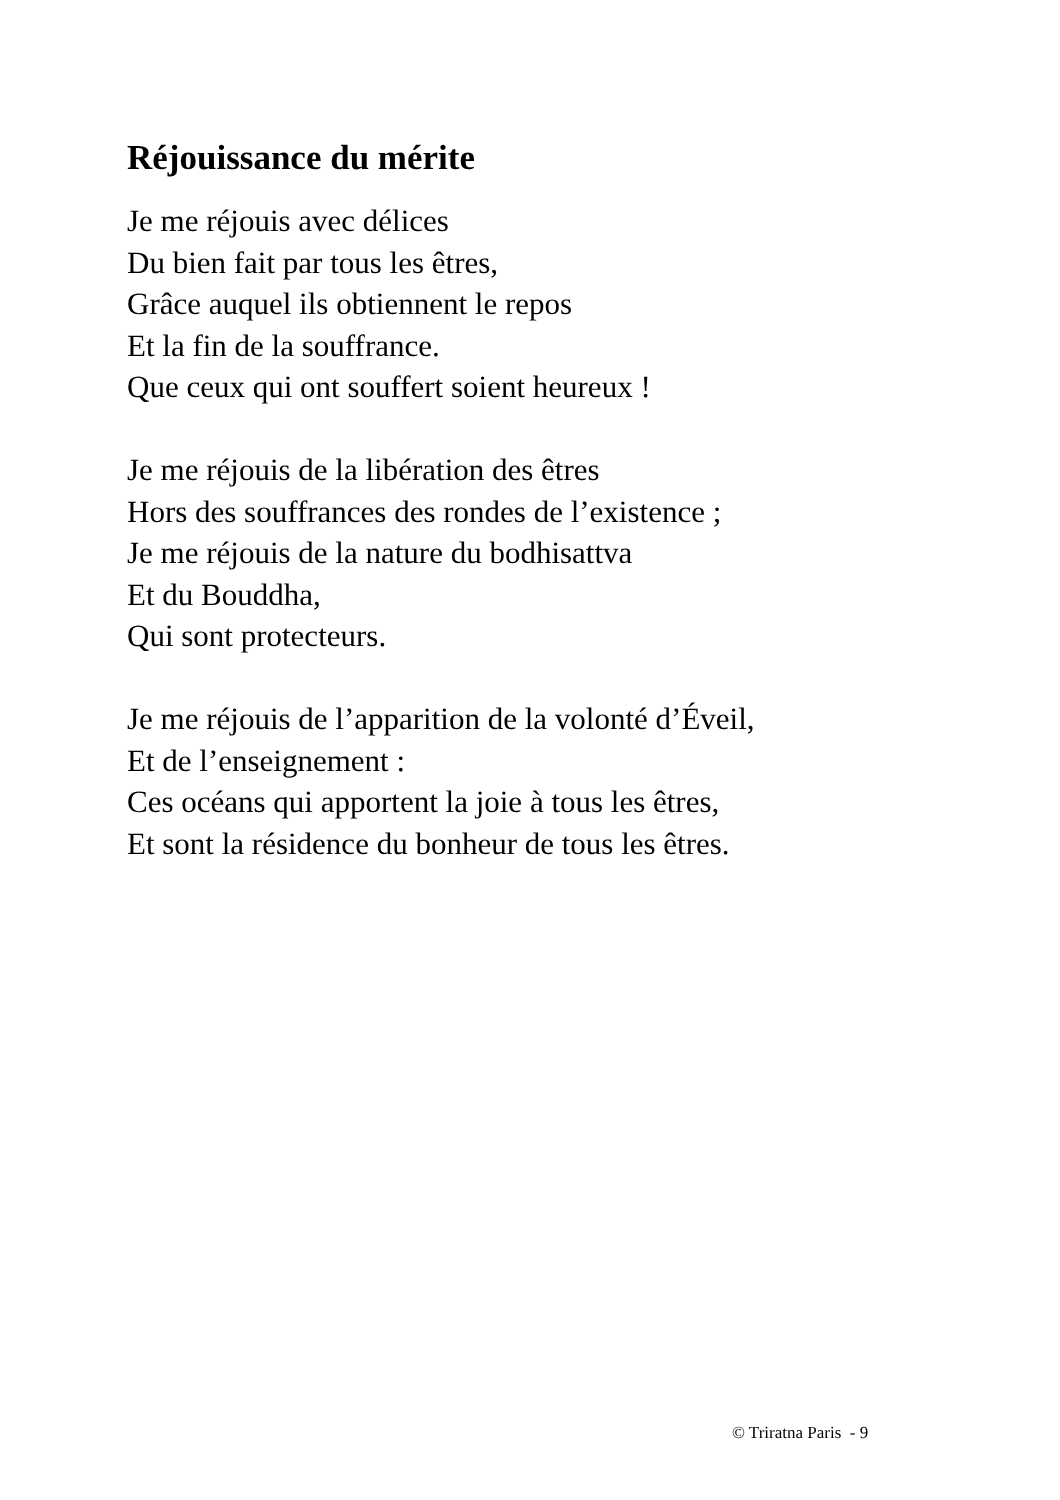Réjouissance du mérite
Je me réjouis avec délices
Du bien fait par tous les êtres,
Grâce auquel ils obtiennent le repos
Et la fin de la souffrance.
Que ceux qui ont souffert soient heureux !
Je me réjouis de la libération des êtres
Hors des souffrances des rondes de l’existence ;
Je me réjouis de la nature du bodhisattva
Et du Bouddha,
Qui sont protecteurs.
Je me réjouis de l’apparition de la volonté d’Éveil,
Et de l’enseignement :
Ces océans qui apportent la joie à tous les êtres,
Et sont la résidence du bonheur de tous les êtres.
© Triratna Paris - 9